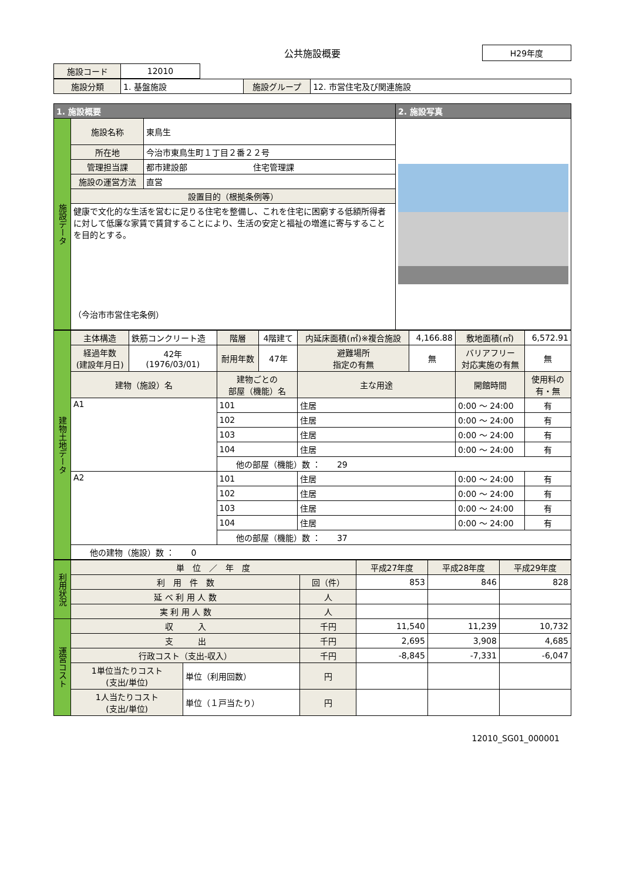公共施設概要
H29年度
| 施設コード | 12010 |
| 施設分類 | 1. 基盤施設 | 施設グループ | 12. 市営住宅及び関連施設 |
| 1. 施設概要 | | | 2. 施設写真 |
| --- | --- | --- | --- |
| 施設データ | 施設名称 | 東鳥生 | |
| | 所在地 | 今治市東鳥生町１丁目２番２２号 | |
| | 管理担当課 | 都市建設部 住宅管理課 | |
| | 施設の運営方法 | 直営 | |
| | 設置目的（根拠条例等） | | |
| | 健康で文化的な生活を営むに足りる住宅を整備し、これを住宅に困窮する低額所得者に対して低廉な家賃で賃貸することにより、生活の安定と福祉の増進に寄与することを目的とする。 （今治市市営住宅条例） | | |
| 建物土地データ | 主体構造 | 鉄筋コンクリート造 | 階層 | 4階建て | 内延床面積(㎡)※複合施設 | 4,166.88 | 敷地面積(㎡) | 6,572.91 |
| | 経過年数 (建設年月日) | 42年 (1976/03/01) | 耐用年数 | 47年 | 避難場所 指定の有無 | 無 | バリアフリー 対応実施の有無 | 無 |
| | 建物（施設）名 | | 建物ごとの 部屋（機能）名 | | 主な用途 | | 開館時間 | 使用料の 有・無 |
| | A1 | | 101 | | 住居 | | 0:00 ～ 24:00 | 有 |
| | | | 102 | | 住居 | | 0:00 ～ 24:00 | 有 |
| | | | 103 | | 住居 | | 0:00 ～ 24:00 | 有 |
| | | | 104 | | 住居 | | 0:00 ～ 24:00 | 有 |
| | | | 他の部屋（機能）数 ： 29 | | | | | |
| | A2 | | 101 | | 住居 | | 0:00 ～ 24:00 | 有 |
| | | | 102 | | 住居 | | 0:00 ～ 24:00 | 有 |
| | | | 103 | | 住居 | | 0:00 ～ 24:00 | 有 |
| | | | 104 | | 住居 | | 0:00 ～ 24:00 | 有 |
| | | | 他の部屋（機能）数 ： 37 | | | | | |
| | 他の建物（施設）数 ： 0 | | | | | | | |
| 利用状況 | 単 位 ／ 年 度 | | | 平成27年度 | 平成28年度 | 平成29年度 |
| | 利 用 件 数 | | 回（件） | 853 | 846 | 828 |
| | 延 べ 利 用 人 数 | | 人 | | | |
| | 実 利 用 人 数 | | 人 | | | |
| 運営コスト | 収 入 | | 千円 | 11,540 | 11,239 | 10,732 |
| | 支 出 | | 千円 | 2,695 | 3,908 | 4,685 |
| | 行政コスト（支出-収入） | | 千円 | -8,845 | -7,331 | -6,047 |
| | 1単位当たりコスト (支出/単位) | 単位（利用回数） | 円 | | | |
| | 1人当たりコスト (支出/単位) | 単位（１戸当たり） | 円 | | | |
12010_SG01_000001